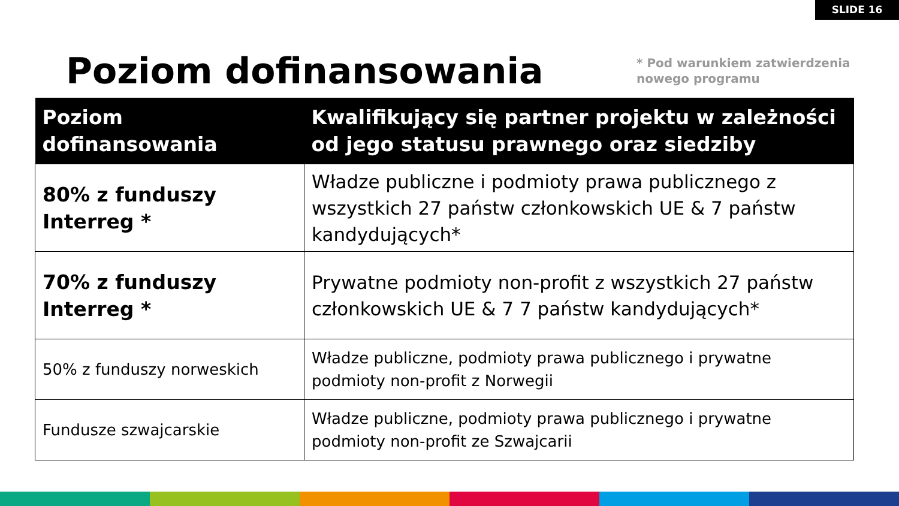SLIDE 16
Poziom dofinansowania
* Pod warunkiem zatwierdzenia nowego programu
| Poziom dofinansowania | Kwalifikujący się partner projektu w zależności od jego statusu prawnego oraz siedziby |
| --- | --- |
| 80% z funduszy Interreg * | Władze publiczne i podmioty prawa publicznego z wszystkich 27 państw członkowskich UE & 7 państw kandydujących* |
| 70% z funduszy Interreg * | Prywatne podmioty non-profit z wszystkich 27 państw członkowskich UE & 7 7 państw kandydujących* |
| 50% z funduszy norweskich | Władze publiczne, podmioty prawa publicznego i prywatne podmioty non-profit z Norwegii |
| Fundusze szwajcarskie | Władze publiczne, podmioty prawa publicznego i prywatne podmioty non-profit ze Szwajcarii |